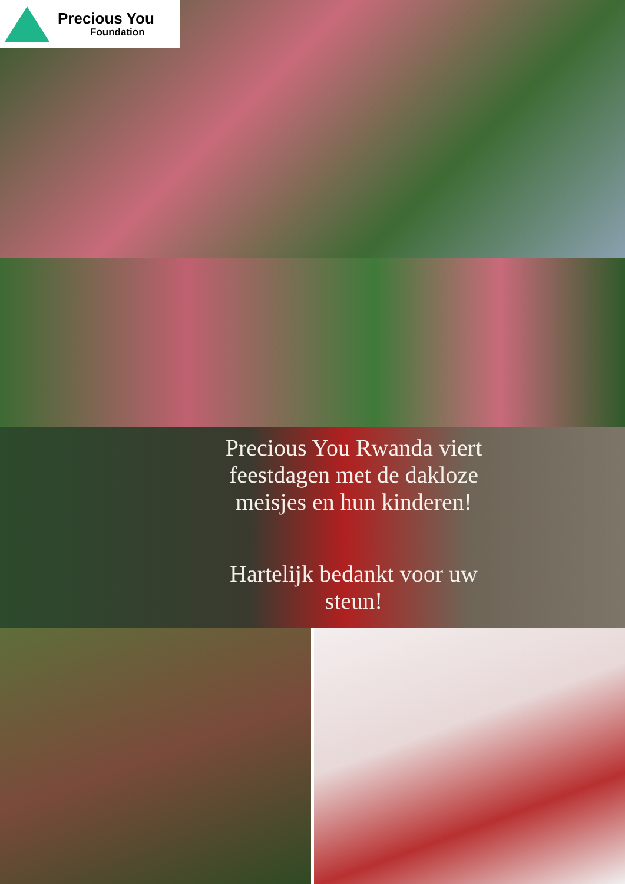Precious You
Foundation
Precious You Rwanda viert
feestdagen met de dakloze
meisjes en hun kinderen!
Hartelijk bedankt voor uw
steun!